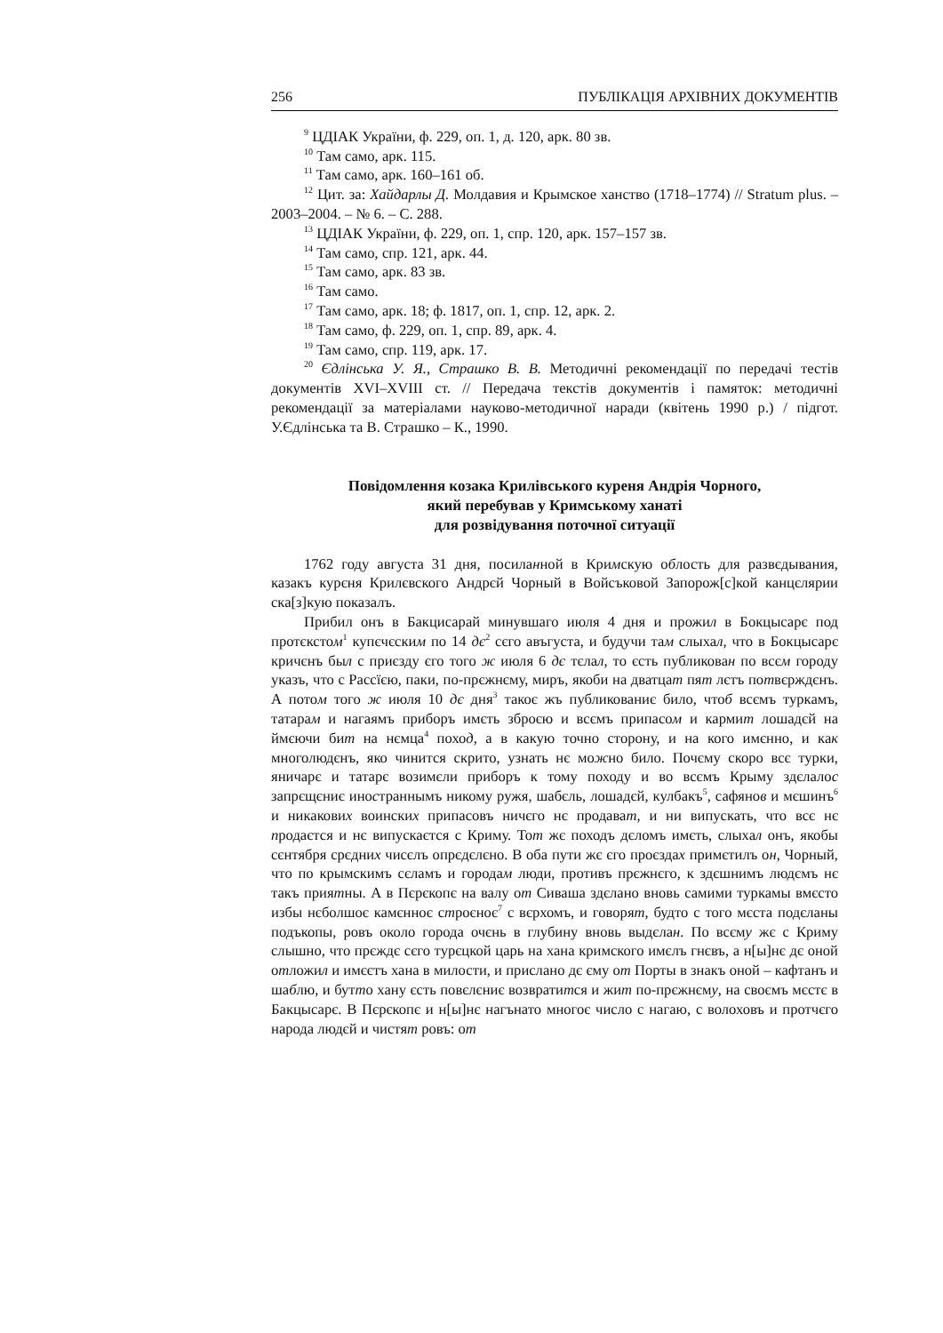256 ПУБЛІКАЦІЯ АРХІВНИХ ДОКУМЕНТІВ
<sup>9</sup> ЦДІАК України, ф. 229, оп. 1, д. 120, арк. 80 зв.
<sup>10</sup> Там само, арк. 115.
<sup>11</sup> Там само, арк. 160–161 об.
<sup>12</sup> Цит. за: Хайдарлы Д. Молдавия и Крымское ханство (1718–1774) // Stratum plus. – 2003–2004. – № 6. – С. 288.
<sup>13</sup> ЦДІАК України, ф. 229, оп. 1, спр. 120, арк. 157–157 зв.
<sup>14</sup> Там само, спр. 121, арк. 44.
<sup>15</sup> Там само, арк. 83 зв.
<sup>16</sup> Там само.
<sup>17</sup> Там само, арк. 18; ф. 1817, оп. 1, спр. 12, арк. 2.
<sup>18</sup> Там само, ф. 229, оп. 1, спр. 89, арк. 4.
<sup>19</sup> Там само, спр. 119, арк. 17.
<sup>20</sup> Єдлінська У. Я., Страшко В. В. Методичні рекомендації по передачі тестів документів XVI–XVIII ст. // Передача текстів документів і памяток: методичні рекомендації за матеріалами науково-методичної наради (квітень 1990 р.) / підгот. У.Єдлінська та В. Страшко – К., 1990.
Повідомлення козака Крилівського куреня Андрія Чорного,
який перебував у Кримському ханаті
для розвідування поточної ситуації
1762 году августа 31 дня, посиланной в Кримскую облость для развєдывания, казакъ курєня Крилєвского Андрєй Чорный в Войсъковой Запорож[с]кой канцєлярии ска[з]кую показалъ.
Прибил онъ в Бакцисарай минувшаго июля 4 дня и прожил в Бокцысарє под протєкстом<sup>1</sup> купєчєским по 14 дє<sup>2</sup> сєго авъгуста, и будучи там слыхал, что в Бокцысарє кричєнъ был с приєзду єго того ж июля 6 дє тєлал, то єсть публикован по всєм городу указъ, что с Рассїєю, паки, по-прєжнєму, миръ, якоби на дватцат пят лєтъ потвєрждєнъ. А потом того ж июля 10 дє дня<sup>3</sup> такоє жъ публикованиє било, чтоб всємъ туркамъ, татарам и нагаямъ приборъ имєть зброєю и всємъ припасом и кармит лошадєй на ймєючи бит на нємца<sup>4</sup> поход, а в какую точно сторону, и на кого имєнно, и как многолюдєнъ, яко чинится скрито, узнать нє можно било. Почєму скоро всє турки, яничарє и татарє возимєли приборъ к тому походу и во всємъ Крыму здєлалос запрєщєниє иностраннымъ никому ружя, шабєль, лошадєй, кулбакъ<sup>5</sup>, сафянов и мєшинъ<sup>6</sup> и никакових воинских припасовъ ничєго нє продават, и ни випускать, что всє нє продаєтся и нє випускаєтся с Криму. Тот жє походъ дєломъ имєть, слыхал онъ, якобы сєнтября срєдних чисєлъ опрєдєлєно. В оба пути жє єго проєздах примєтилъ он, Чорный, что по крымскимъ сєламъ и городам люди, противъ прєжнєго, к здєшнимъ людємъ нє такъ приятны. А в Пєрєкопє на валу от Сиваша здєлано вновь самими туркамы вмєсто избы нєболшоє камєнноє строєноє<sup>7</sup> с вєрхомъ, и говорят, будто с того мєста подєланы подъкопы, ровъ около города очєнь в глубину вновь выдєлан. По всєму жє с Криму слышно, что прєждє сєго турєцкой царь на хана кримского имєлъ гнєвъ, а н[ы]нє дє оной отложил и имєєтъ хана в милости, и прислано дє єму от Порты в знакъ оной – кафтанъ и шаблю, и бутто хану єсть повєлєниє возвратится и жит по-прєжнєму, на своємъ мєстє в Бакцысарє. В Пєрєкопє и н[ы]нє нагънато многоє число с нагаю, с волоховъ и протчєго народа людєй и чистят ровъ: от